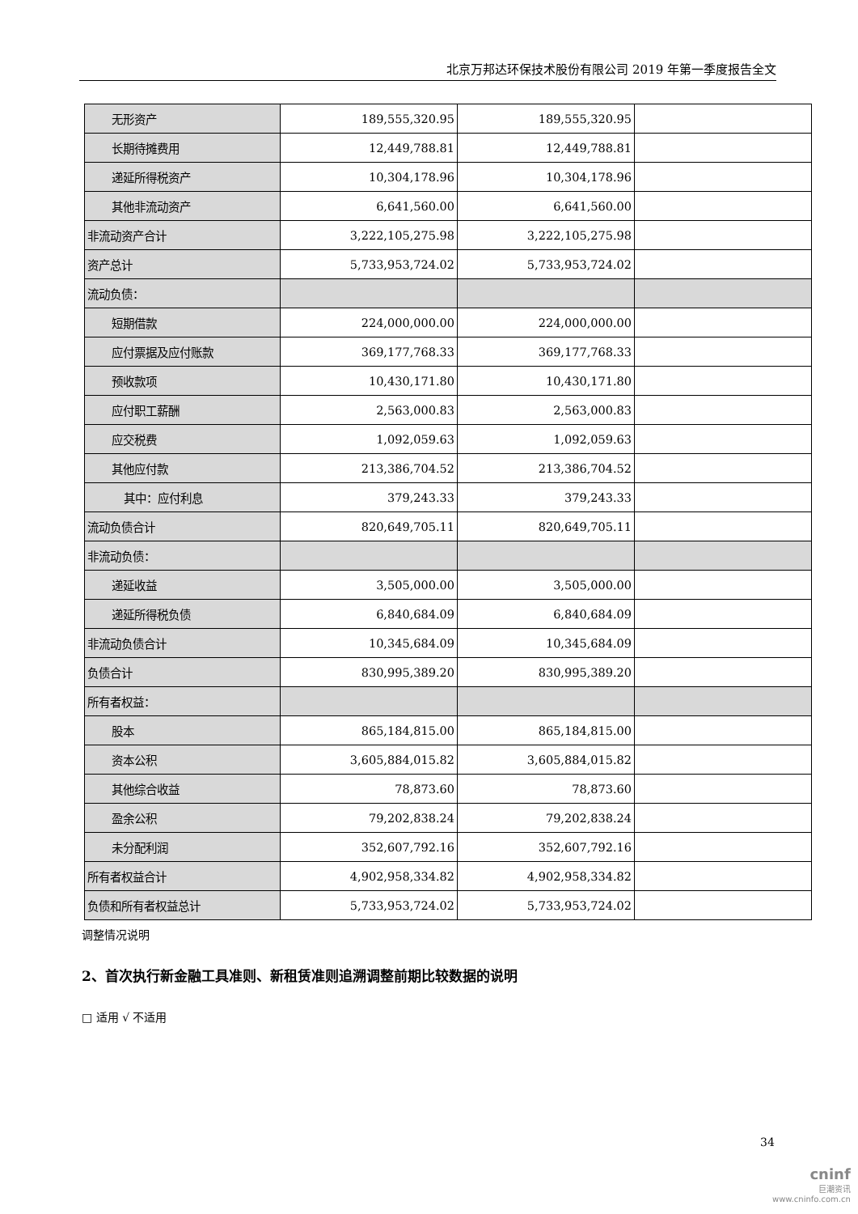北京万邦达环保技术股份有限公司 2019 年第一季度报告全文
| 无形资产 | 189,555,320.95 | 189,555,320.95 | |
| 长期待摊费用 | 12,449,788.81 | 12,449,788.81 | |
| 递延所得税资产 | 10,304,178.96 | 10,304,178.96 | |
| 其他非流动资产 | 6,641,560.00 | 6,641,560.00 | |
| 非流动资产合计 | 3,222,105,275.98 | 3,222,105,275.98 | |
| 资产总计 | 5,733,953,724.02 | 5,733,953,724.02 | |
| 流动负债： | | | |
| 短期借款 | 224,000,000.00 | 224,000,000.00 | |
| 应付票据及应付账款 | 369,177,768.33 | 369,177,768.33 | |
| 预收款项 | 10,430,171.80 | 10,430,171.80 | |
| 应付职工薪酬 | 2,563,000.83 | 2,563,000.83 | |
| 应交税费 | 1,092,059.63 | 1,092,059.63 | |
| 其他应付款 | 213,386,704.52 | 213,386,704.52 | |
| 其中：应付利息 | 379,243.33 | 379,243.33 | |
| 流动负债合计 | 820,649,705.11 | 820,649,705.11 | |
| 非流动负债： | | | |
| 递延收益 | 3,505,000.00 | 3,505,000.00 | |
| 递延所得税负债 | 6,840,684.09 | 6,840,684.09 | |
| 非流动负债合计 | 10,345,684.09 | 10,345,684.09 | |
| 负债合计 | 830,995,389.20 | 830,995,389.20 | |
| 所有者权益： | | | |
| 股本 | 865,184,815.00 | 865,184,815.00 | |
| 资本公积 | 3,605,884,015.82 | 3,605,884,015.82 | |
| 其他综合收益 | 78,873.60 | 78,873.60 | |
| 盈余公积 | 79,202,838.24 | 79,202,838.24 | |
| 未分配利润 | 352,607,792.16 | 352,607,792.16 | |
| 所有者权益合计 | 4,902,958,334.82 | 4,902,958,334.82 | |
| 负债和所有者权益总计 | 5,733,953,724.02 | 5,733,953,724.02 | |
调整情况说明
2、首次执行新金融工具准则、新租赁准则追溯调整前期比较数据的说明
□ 适用 √ 不适用
34
cninf
巨潮资讯
www.cninfo.com.cn